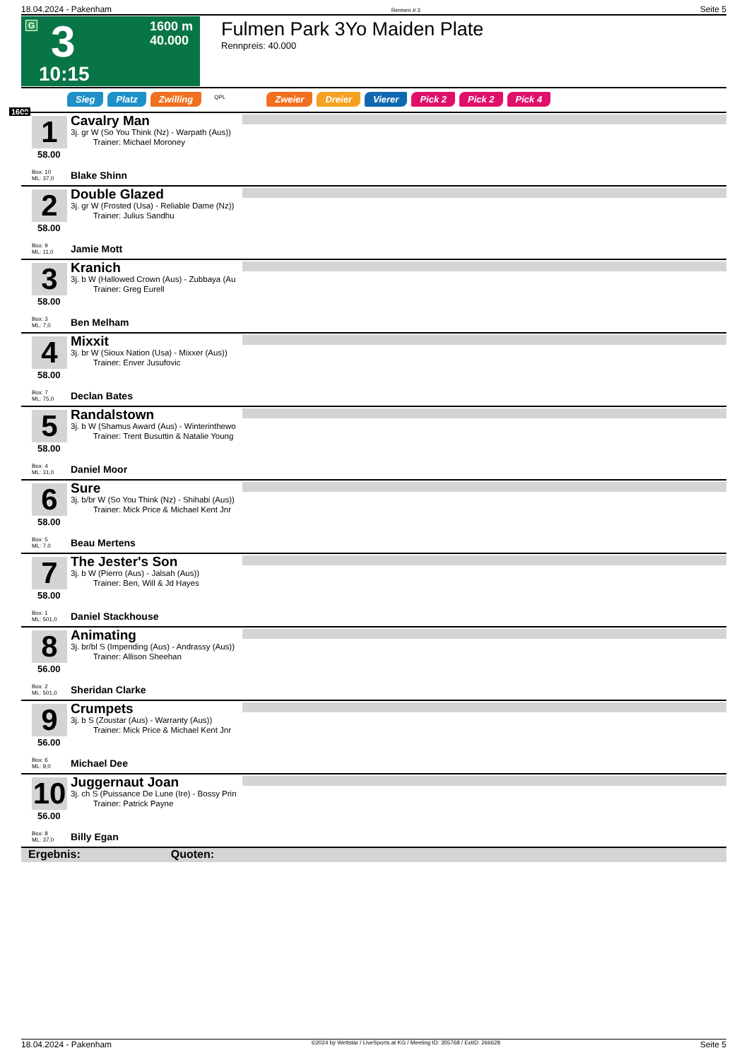18.04.2024 - Pakenham Rennen # 3 Seite 5
G 3 1600 m
40.000
10:15
Fulmen Park 3Yo Maiden Plate
Rennpreis: 40.000
Sieg Platz Zwilling QPL Zweier Dreier Vierer Pick 2 Pick 2 Pick 4
1600
1
58.00
Box: 10
ML: 37,0
Cavalry Man
3j. gr W (So You Think (Nz) - Warpath (Aus))
Trainer: Michael Moroney
Blake Shinn
2
58.00
Box: 9
ML: 11,0
Double Glazed
3j. gr W (Frosted (Usa) - Reliable Dame (Nz))
Trainer: Julius Sandhu
Jamie Mott
3
58.00
Box: 3
ML: 7,0
Kranich
3j. b W (Hallowed Crown (Aus) - Zubbaya (Au
Trainer: Greg Eurell
Ben Melham
4
58.00
Box: 7
ML: 75,0
Mixxit
3j. br W (Sioux Nation (Usa) - Mixxer (Aus))
Trainer: Enver Jusufovic
Declan Bates
5
58.00
Box: 4
ML: 31,0
Randalstown
3j. b W (Shamus Award (Aus) - Winterinthewo
Trainer: Trent Busuttin & Natalie Young
Daniel Moor
6
58.00
Box: 5
ML: 7,0
Sure
3j. b/br W (So You Think (Nz) - Shihabi (Aus))
Trainer: Mick Price & Michael Kent Jnr
Beau Mertens
7
58.00
Box: 1
ML: 501,0
The Jester's Son
3j. b W (Pierro (Aus) - Jalsah (Aus))
Trainer: Ben, Will & Jd Hayes
Daniel Stackhouse
8
56.00
Box: 2
ML: 501,0
Animating
3j. br/bl S (Impending (Aus) - Andrassy (Aus))
Trainer: Allison Sheehan
Sheridan Clarke
9
56.00
Box: 6
ML: 9,0
Crumpets
3j. b S (Zoustar (Aus) - Warranty (Aus))
Trainer: Mick Price & Michael Kent Jnr
Michael Dee
10
56.00
Box: 8
ML: 37,0
Juggernaut Joan
3j. ch S (Puissance De Lune (Ire) - Bossy Prin
Trainer: Patrick Payne
Billy Egan
Ergebnis: Quoten:
18.04.2024 - Pakenham ©2024 by Wettstar / LiveSports.at KG / Meeting ID: 355768 / ExtID: 266628 Seite 5